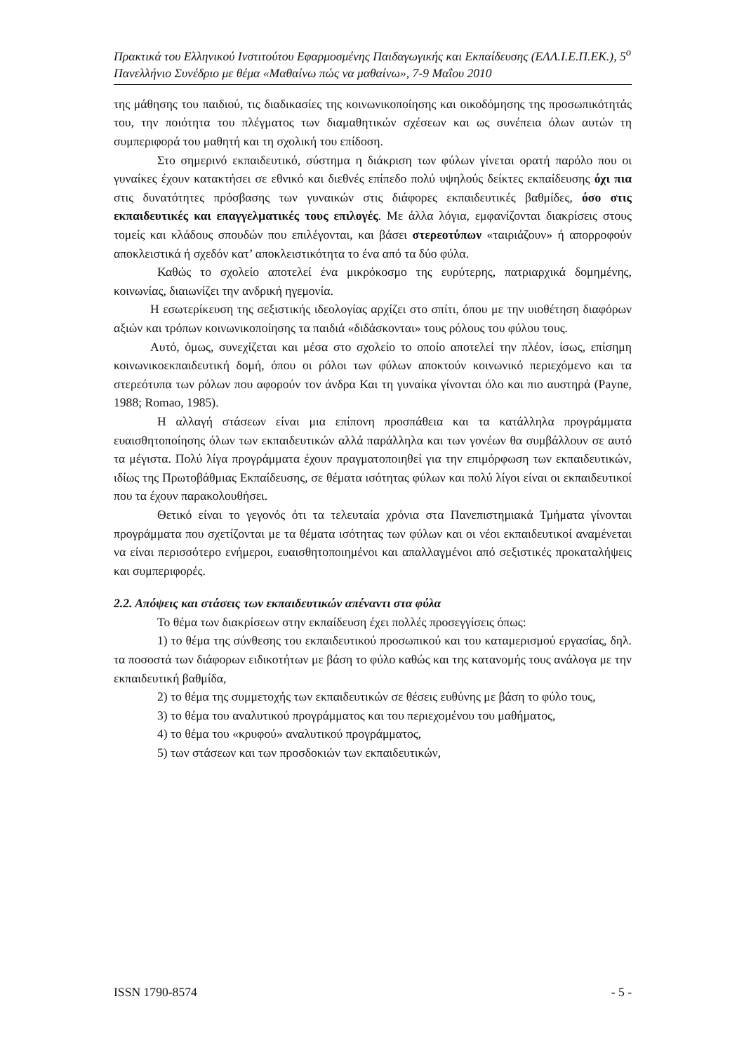Πρακτικά του Ελληνικού Ινστιτούτου Εφαρμοσμένης Παιδαγωγικής και Εκπαίδευσης (ΕΛΛ.Ι.Ε.Π.ΕΚ.), 5<sup>ο</sup> Πανελλήνιο Συνέδριο με θέμα «Μαθαίνω πώς να μαθαίνω», 7-9 Μαΐου 2010
της μάθησης του παιδιού, τις διαδικασίες της κοινωνικοποίησης και οικοδόμησης της προσωπικότητάς του, την ποιότητα του πλέγματος των διαμαθητικών σχέσεων και ως συνέπεια όλων αυτών τη συμπεριφορά του μαθητή και τη σχολική του επίδοση.
Στο σημερινό εκπαιδευτικό, σύστημα η διάκριση των φύλων γίνεται ορατή παρόλο που οι γυναίκες έχουν κατακτήσει σε εθνικό και διεθνές επίπεδο πολύ υψηλούς δείκτες εκπαίδευσης όχι πια στις δυνατότητες πρόσβασης των γυναικών στις διάφορες εκπαιδευτικές βαθμίδες, όσο στις εκπαιδευτικές και επαγγελματικές τους επιλογές. Με άλλα λόγια, εμφανίζονται διακρίσεις στους τομείς και κλάδους σπουδών που επιλέγονται, και βάσει στερεοτύπων «ταιριάζουν» ή απορροφούν αποκλειστικά ή σχεδόν κατ’ αποκλειστικότητα το ένα από τα δύο φύλα.
Καθώς το σχολείο αποτελεί ένα μικρόκοσμο της ευρύτερης, πατριαρχικά δομημένης, κοινωνίας, διαιωνίζει την ανδρική ηγεμονία.
Η εσωτερίκευση της σεξιστικής ιδεολογίας αρχίζει στο σπίτι, όπου με την υιοθέτηση διαφόρων αξιών και τρόπων κοινωνικοποίησης τα παιδιά «διδάσκονται» τους ρόλους του φύλου τους.
Αυτό, όμως, συνεχίζεται και μέσα στο σχολείο το οποίο αποτελεί την πλέον, ίσως, επίσημη κοινωνικοεκπαιδευτική δομή, όπου οι ρόλοι των φύλων αποκτούν κοινωνικό περιεχόμενο και τα στερεότυπα των ρόλων που αφορούν τον άνδρα Και τη γυναίκα γίνονται όλο και πιο αυστηρά (Payne, 1988; Romao, 1985).
Η αλλαγή στάσεων είναι μια επίπονη προσπάθεια και τα κατάλληλα προγράμματα ευαισθητοποίησης όλων των εκπαιδευτικών αλλά παράλληλα και των γονέων θα συμβάλλουν σε αυτό τα μέγιστα. Πολύ λίγα προγράμματα έχουν πραγματοποιηθεί για την επιμόρφωση των εκπαιδευτικών, ιδίως της Πρωτοβάθμιας Εκπαίδευσης, σε θέματα ισότητας φύλων και πολύ λίγοι είναι οι εκπαιδευτικοί που τα έχουν παρακολουθήσει.
Θετικό είναι το γεγονός ότι τα τελευταία χρόνια στα Πανεπιστημιακά Τμήματα γίνονται προγράμματα που σχετίζονται με τα θέματα ισότητας των φύλων και οι νέοι εκπαιδευτικοί αναμένεται να είναι περισσότερο ενήμεροι, ευαισθητοποιημένοι και απαλλαγμένοι από σεξιστικές προκαταλήψεις και συμπεριφορές.
2.2. Απόψεις και στάσεις των εκπαιδευτικών απέναντι στα φύλα
Το θέμα των διακρίσεων στην εκπαίδευση έχει πολλές προσεγγίσεις όπως:
1) το θέμα της σύνθεσης του εκπαιδευτικού προσωπικού και του καταμερισμού εργασίας, δηλ. τα ποσοστά των διάφορων ειδικοτήτων με βάση το φύλο καθώς και της κατανομής τους ανάλογα με την εκπαιδευτική βαθμίδα,
2) το θέμα της συμμετοχής των εκπαιδευτικών σε θέσεις ευθύνης με βάση το φύλο τους,
3) το θέμα του αναλυτικού προγράμματος και του περιεχομένου του μαθήματος,
4) το θέμα του «κρυφού» αναλυτικού προγράμματος,
5) των στάσεων και των προσδοκιών των εκπαιδευτικών,
ISSN 1790-8574 - 5 -